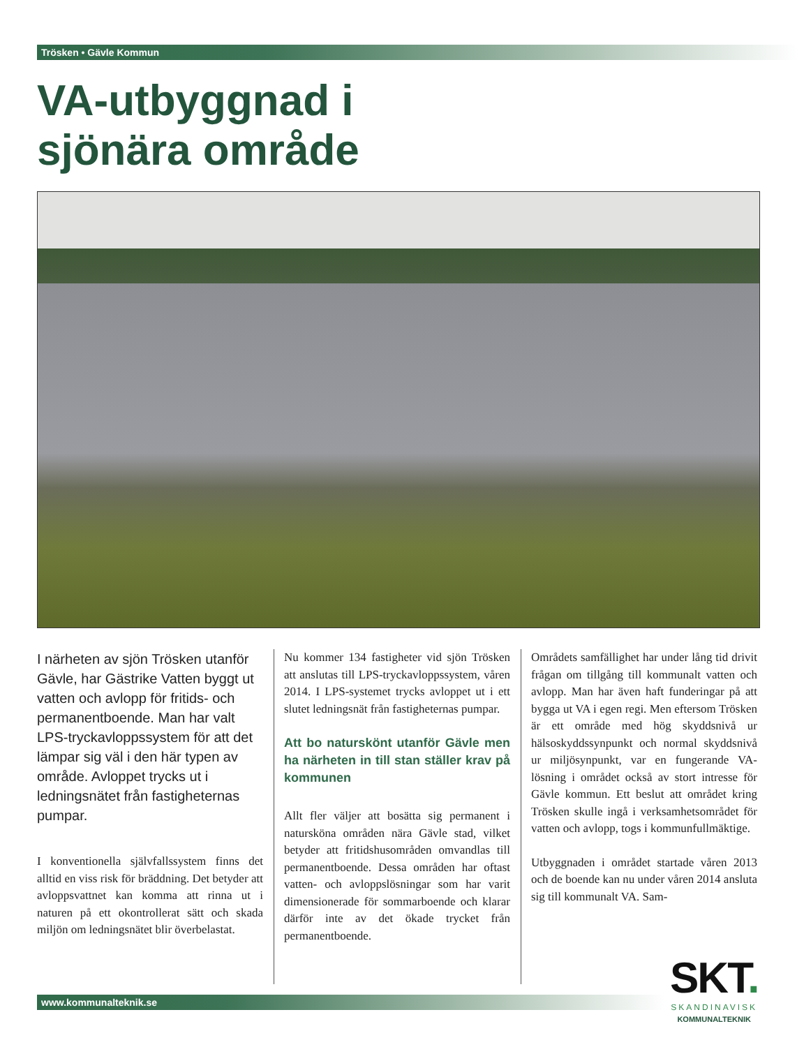Trösken • Gävle Kommun
VA-utbyggnad i
sjönära område
I närheten av sjön Trösken utanför Gävle, har Gästrike Vatten byggt ut vatten och avlopp för fritids- och permanentboende. Man har valt LPS-tryckavloppssystem för att det lämpar sig väl i den här typen av område. Avloppet trycks ut i ledningsnätet från fastigheternas pumpar.
I konventionella självfallssystem finns det alltid en viss risk för bräddning. Det betyder att avloppsvattnet kan komma att rinna ut i naturen på ett okontrollerat sätt och skada miljön om ledningsnätet blir överbelastat.
Nu kommer 134 fastigheter vid sjön Trösken att anslutas till LPS-tryckavloppssystem, våren 2014. I LPS-systemet trycks avloppet ut i ett slutet ledningsnät från fastigheternas pumpar.
Att bo naturskönt utanför Gävle men ha närheten in till stan ställer krav på kommunen
Allt fler väljer att bosätta sig permanent i natursköna områden nära Gävle stad, vilket betyder att fritidshusområden omvandlas till permanentboende. Dessa områden har oftast vatten- och avloppslösningar som har varit dimensionerade för sommarboende och klarar därför inte av det ökade trycket från permanentboende.
Områdets samfällighet har under lång tid drivit frågan om tillgång till kommunalt vatten och avlopp. Man har även haft funderingar på att bygga ut VA i egen regi. Men eftersom Trösken är ett område med hög skyddsnivå ur hälsoskyddssynpunkt och normal skyddsnivå ur miljösynpunkt, var en fungerande VA-lösning i området också av stort intresse för Gävle kommun. Ett beslut att området kring Trösken skulle ingå i verksamhetsområdet för vatten och avlopp, togs i kommunfullmäktige.
Utbyggnaden i området startade våren 2013 och de boende kan nu under våren 2014 ansluta sig till kommunalt VA. Sam-
www.kommunalteknik.se
SKT.
SKANDINAVISK
KOMMUNALTEKNIK